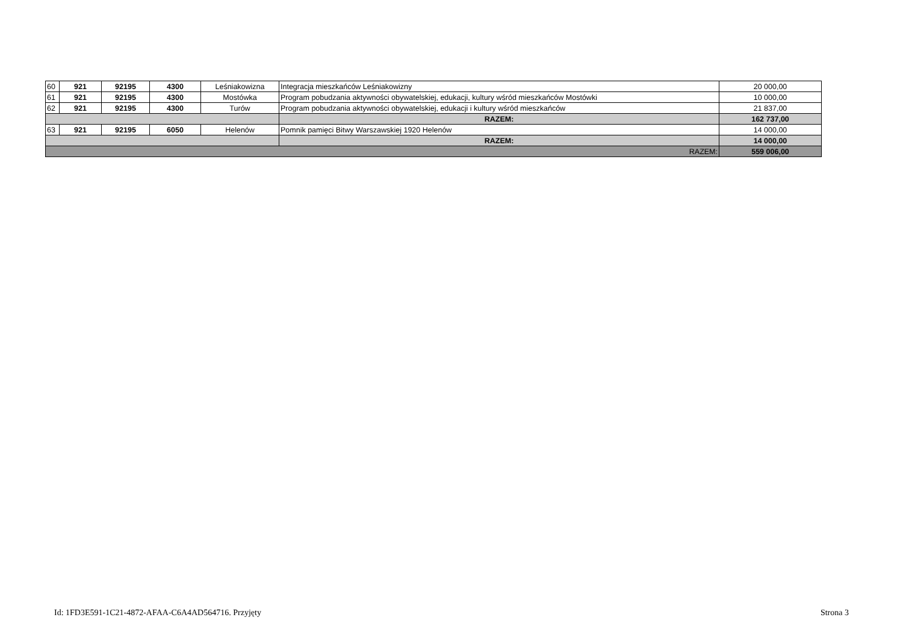| 60 | 921 | 92195 | 4300 | Leśniakowizna | Integracja mieszkańców Leśniakowizny | 20 000,00 |
| 61 | 921 | 92195 | 4300 | Mostówka | Program pobudzania aktywności obywatelskiej, edukacji, kultury wśród mieszkańców Mostówki | 10 000,00 |
| 62 | 921 | 92195 | 4300 | Turów | Program pobudzania aktywności obywatelskiej, edukacji i kultury wśród mieszkańców | 21 837,00 |
| | | | | | RAZEM: | 162 737,00 |
| 63 | 921 | 92195 | 6050 | Helenów | Pomnik pamięci Bitwy Warszawskiej 1920 Helenów | 14 000,00 |
| | | | | | RAZEM: | 14 000,00 |
| RAZEM: | | | | | | 559 006,00 |
Id: 1FD3E591-1C21-4872-AFAA-C6A4AD564716. Przyjęty Strona 3